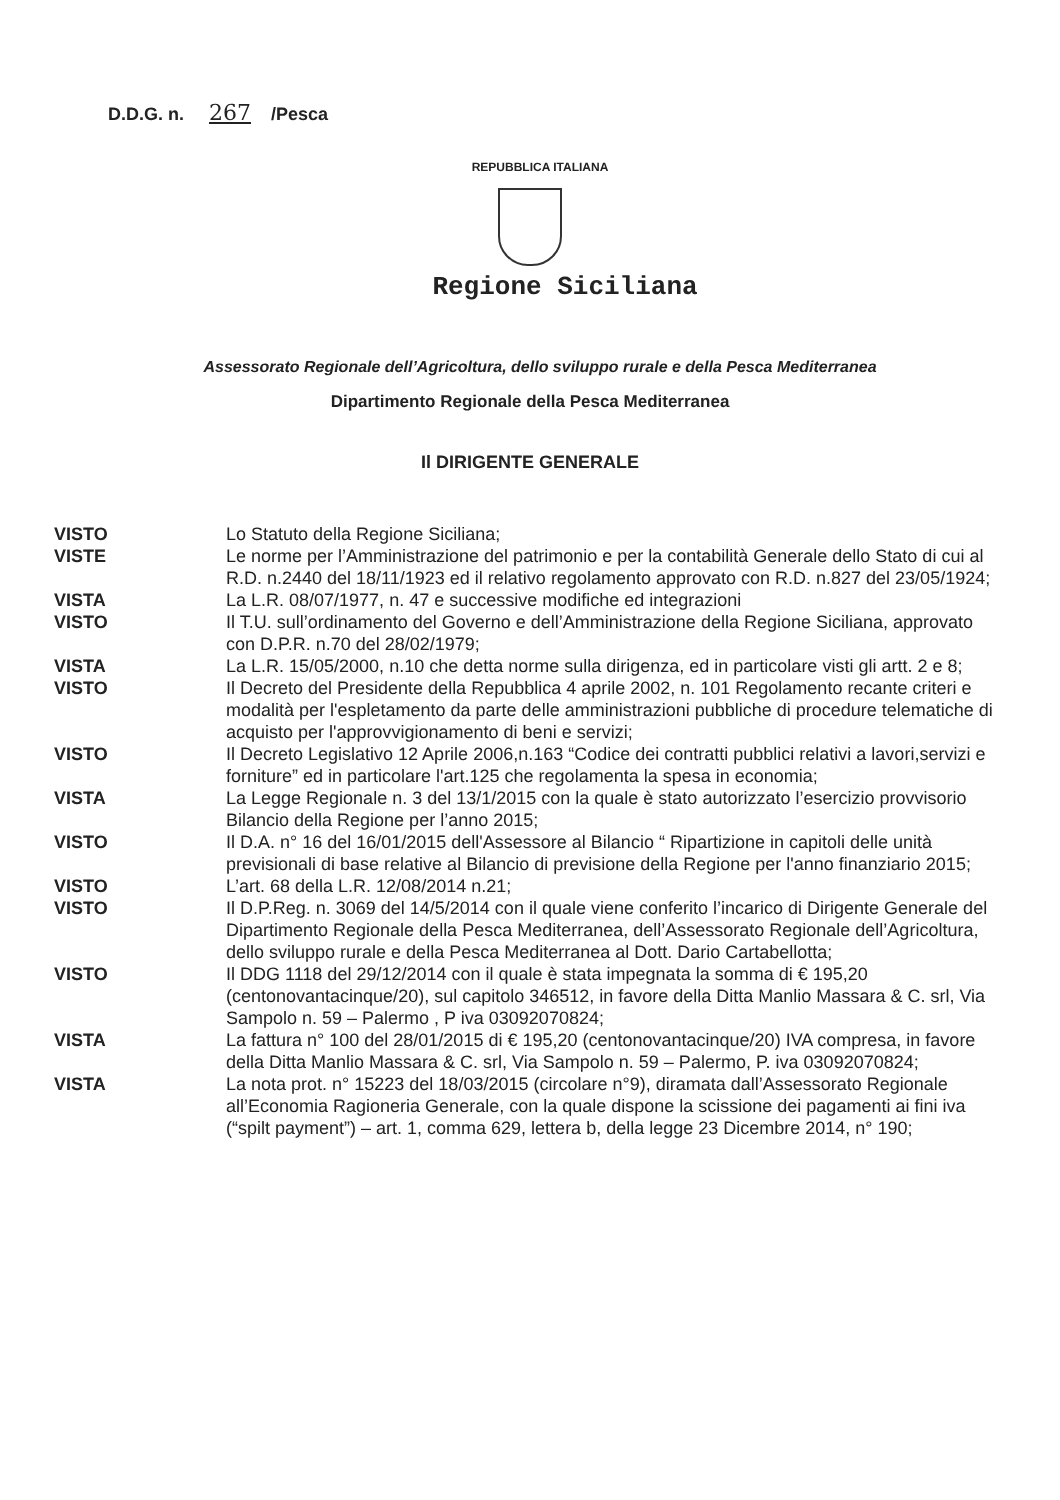D.D.G. n. 267 /Pesca
REPUBBLICA ITALIANA
Regione Siciliana
Assessorato Regionale dell’Agricoltura, dello sviluppo rurale e della Pesca Mediterranea
Dipartimento Regionale della Pesca Mediterranea
Il DIRIGENTE GENERALE
| VISTO | Lo Statuto della Regione Siciliana; |
| VISTE | Le norme per l’Amministrazione del patrimonio e per la contabilità Generale dello Stato di cui al R.D. n.2440 del 18/11/1923 ed il relativo regolamento approvato con R.D. n.827 del 23/05/1924; |
| VISTA | La L.R. 08/07/1977, n. 47 e successive modifiche ed integrazioni |
| VISTO | Il T.U. sull’ordinamento del Governo e dell’Amministrazione della Regione Siciliana, approvato con D.P.R. n.70 del 28/02/1979; |
| VISTA | La L.R. 15/05/2000, n.10 che detta norme sulla dirigenza, ed in particolare visti gli artt. 2 e 8; |
| VISTO | Il Decreto del Presidente della Repubblica 4 aprile 2002, n. 101 Regolamento recante criteri e modalità per l'espletamento da parte delle amministrazioni pubbliche di procedure telematiche di acquisto per l'approvvigionamento di beni e servizi; |
| VISTO | Il Decreto Legislativo 12 Aprile 2006,n.163 “Codice dei contratti pubblici relativi a lavori,servizi e forniture” ed in particolare l'art.125 che regolamenta la spesa in economia; |
| VISTA | La Legge Regionale n. 3 del 13/1/2015 con la quale è stato autorizzato l’esercizio provvisorio Bilancio della Regione per l’anno 2015; |
| VISTO | Il D.A. n° 16 del 16/01/2015 dell'Assessore al Bilancio “ Ripartizione in capitoli delle unità previsionali di base relative al Bilancio di previsione della Regione per l'anno finanziario 2015; |
| VISTO | L’art. 68 della L.R. 12/08/2014 n.21; |
| VISTO | Il D.P.Reg. n. 3069 del 14/5/2014 con il quale viene conferito l’incarico di Dirigente Generale del Dipartimento Regionale della Pesca Mediterranea, dell’Assessorato Regionale dell’Agricoltura, dello sviluppo rurale e della Pesca Mediterranea al Dott. Dario Cartabellotta; |
| VISTO | Il DDG 1118 del 29/12/2014 con il quale è stata impegnata la somma di € 195,20 (centonovantacinque/20), sul capitolo 346512, in favore della Ditta Manlio Massara & C. srl, Via Sampolo n. 59 – Palermo , P iva 03092070824; |
| VISTA | La fattura n° 100 del 28/01/2015 di € 195,20 (centonovantacinque/20) IVA compresa, in favore della Ditta Manlio Massara & C. srl, Via Sampolo n. 59 – Palermo, P. iva 03092070824; |
| VISTA | La nota prot. n° 15223 del 18/03/2015 (circolare n°9), diramata dall’Assessorato Regionale all’Economia Ragioneria Generale, con la quale dispone la scissione dei pagamenti ai fini iva (“spilt payment”) – art. 1, comma 629, lettera b, della legge 23 Dicembre 2014, n° 190; |